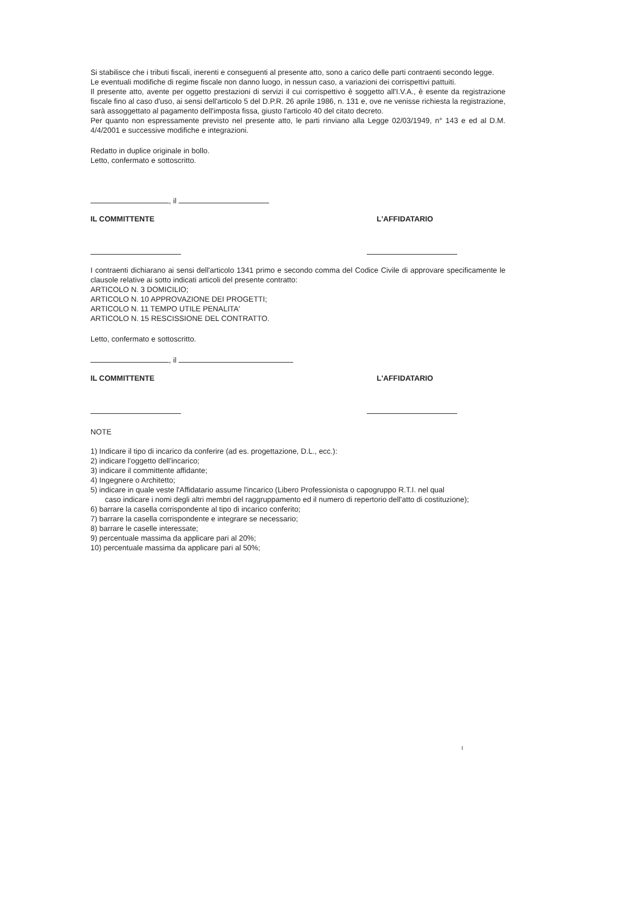Si stabilisce che i tributi fiscali, inerenti e conseguenti al presente atto, sono a carico delle parti contraenti secondo legge.
Le eventuali modifiche di regime fiscale non danno luogo, in nessun caso, a variazioni dei corrispettivi pattuiti.
Il presente atto, avente per oggetto prestazioni di servizi il cui corrispettivo è soggetto all'I.V.A., è esente da registrazione fiscale fino al caso d'uso, ai sensi dell'articolo 5 del D.P.R. 26 aprile 1986, n. 131 e, ove ne venisse richiesta la registrazione, sarà assoggettato al pagamento dell'imposta fissa, giusto l'articolo 40 del citato decreto.
Per quanto non espressamente previsto nel presente atto, le parti rinviano alla Legge 02/03/1949, n° 143 e ed al D.M. 4/4/2001 e successive modifiche e integrazioni.
Redatto in duplice originale in bollo.
Letto, confermato e sottoscritto.
, il
IL COMMITTENTE L'AFFIDATARIO
I contraenti dichiarano ai sensi dell'articolo 1341 primo e secondo comma del Codice Civile di approvare specificamente le clausole relative ai sotto indicati articoli del presente contratto:
ARTICOLO N. 3 DOMICILIO;
ARTICOLO N. 10 APPROVAZIONE DEI PROGETTI;
ARTICOLO N. 11 TEMPO UTILE PENALITA'
ARTICOLO N. 15 RESCISSIONE DEL CONTRATTO.
Letto, confermato e sottoscritto.
, il
IL COMMITTENTE L'AFFIDATARIO
NOTE
1) Indicare il tipo di incarico da conferire (ad es. progettazione, D.L., ecc.):
2) indicare l'oggetto dell'incarico;
3) indicare il committente affidante;
4) Ingegnere o Architetto;
5) indicare in quale veste l'Affidatario assume l'incarico (Libero Professionista o capogruppo R.T.I. nel qual
caso indicare i nomi degli altri membri del raggruppamento ed il numero di repertorio dell'atto di costituzione);
6) barrare la casella corrispondente al tipo di incarico conferito;
7) barrare la casella corrispondente e integrare se necessario;
8) barrare le caselle interessate;
9) percentuale massima da applicare pari al 20%;
10) percentuale massima da applicare pari al 50%;
I